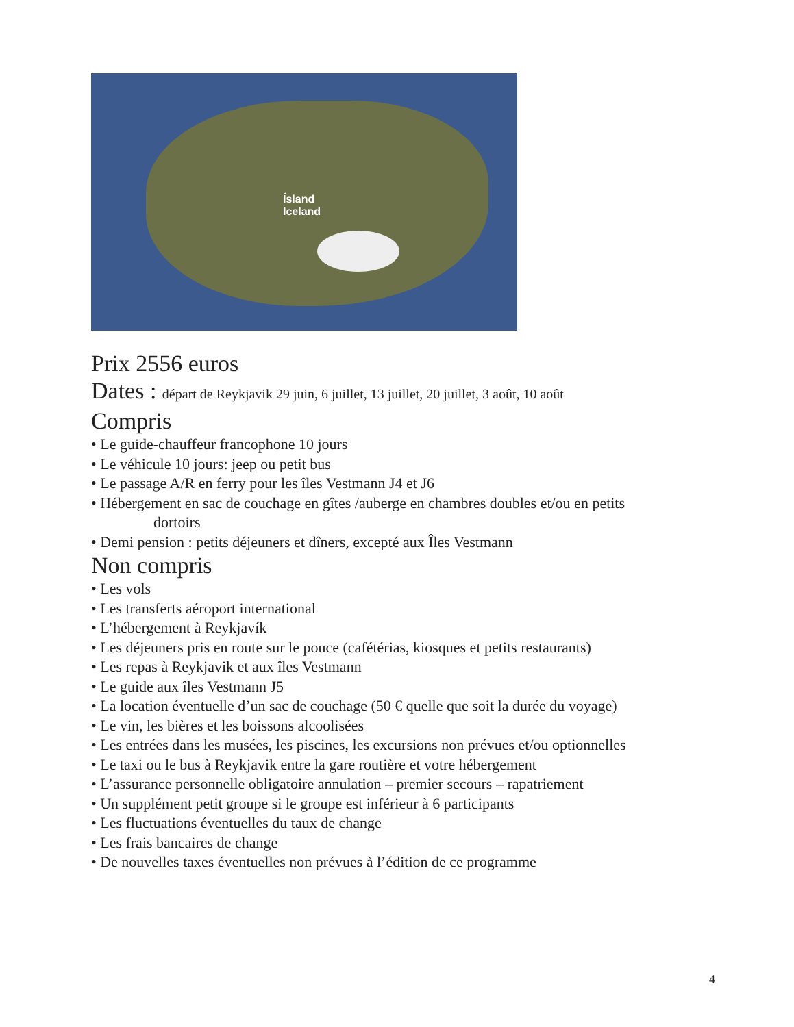Ísland
Iceland
Prix 2556 euros
Dates : départ de Reykjavik 29 juin, 6 juillet, 13 juillet, 20 juillet, 3 août, 10 août
Compris
• Le guide-chauffeur francophone 10 jours
• Le véhicule 10 jours: jeep ou petit bus
• Le passage A/R en ferry pour les îles Vestmann J4 et J6
• Hébergement en sac de couchage en gîtes /auberge en chambres doubles et/ou en petits
dortoirs
• Demi pension : petits déjeuners et dîners, excepté aux Îles Vestmann
Non compris
• Les vols
• Les transferts aéroport international
• L’hébergement à Reykjavík
• Les déjeuners pris en route sur le pouce (cafétérias, kiosques et petits restaurants)
• Les repas à Reykjavik et aux îles Vestmann
• Le guide aux îles Vestmann J5
• La location éventuelle d’un sac de couchage (50 € quelle que soit la durée du voyage)
• Le vin, les bières et les boissons alcoolisées
• Les entrées dans les musées, les piscines, les excursions non prévues et/ou optionnelles
• Le taxi ou le bus à Reykjavik entre la gare routière et votre hébergement
• L’assurance personnelle obligatoire annulation – premier secours – rapatriement
• Un supplément petit groupe si le groupe est inférieur à 6 participants
• Les fluctuations éventuelles du taux de change
• Les frais bancaires de change
• De nouvelles taxes éventuelles non prévues à l’édition de ce programme
4